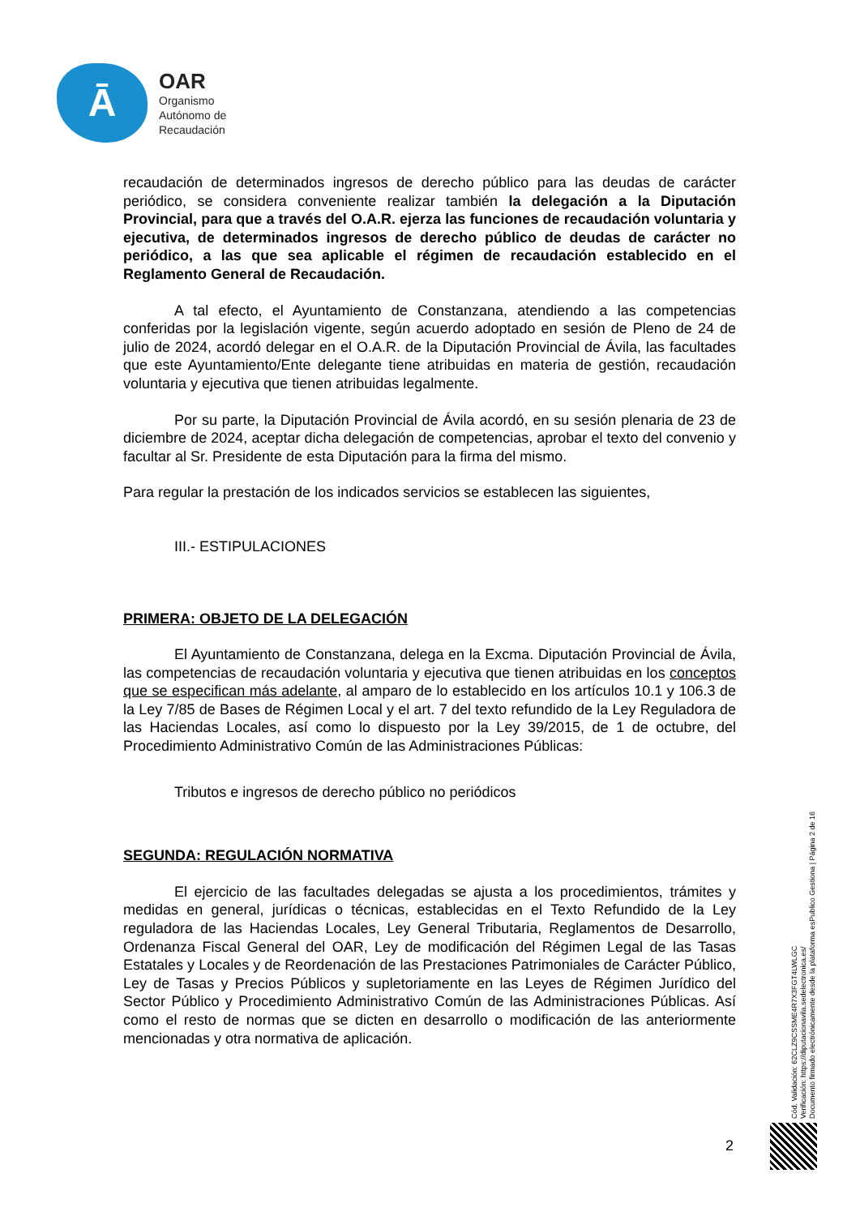Ā
OAR
Organismo
Autónomo de
Recaudación
recaudación de determinados ingresos de derecho público para las deudas de carácter periódico, se considera conveniente realizar también la delegación a la Diputación Provincial, para que a través del O.A.R. ejerza las funciones de recaudación voluntaria y ejecutiva, de determinados ingresos de derecho público de deudas de carácter no periódico, a las que sea aplicable el régimen de recaudación establecido en el Reglamento General de Recaudación.
A tal efecto, el Ayuntamiento de Constanzana, atendiendo a las competencias conferidas por la legislación vigente, según acuerdo adoptado en sesión de Pleno de 24 de julio de 2024, acordó delegar en el O.A.R. de la Diputación Provincial de Ávila, las facultades que este Ayuntamiento/Ente delegante tiene atribuidas en materia de gestión, recaudación voluntaria y ejecutiva que tienen atribuidas legalmente.
Por su parte, la Diputación Provincial de Ávila acordó, en su sesión plenaria de 23 de diciembre de 2024, aceptar dicha delegación de competencias, aprobar el texto del convenio y facultar al Sr. Presidente de esta Diputación para la firma del mismo.
Para regular la prestación de los indicados servicios se establecen las siguientes,
III.- ESTIPULACIONES
PRIMERA: OBJETO DE LA DELEGACIÓN
El Ayuntamiento de Constanzana, delega en la Excma. Diputación Provincial de Ávila, las competencias de recaudación voluntaria y ejecutiva que tienen atribuidas en los conceptos que se especifican más adelante, al amparo de lo establecido en los artículos 10.1 y 106.3 de la Ley 7/85 de Bases de Régimen Local y el art. 7 del texto refundido de la Ley Reguladora de las Haciendas Locales, así como lo dispuesto por la Ley 39/2015, de 1 de octubre, del Procedimiento Administrativo Común de las Administraciones Públicas:
Tributos e ingresos de derecho público no periódicos
SEGUNDA: REGULACIÓN NORMATIVA
El ejercicio de las facultades delegadas se ajusta a los procedimientos, trámites y medidas en general, jurídicas o técnicas, establecidas en el Texto Refundido de la Ley reguladora de las Haciendas Locales, Ley General Tributaria, Reglamentos de Desarrollo, Ordenanza Fiscal General del OAR, Ley de modificación del Régimen Legal de las Tasas Estatales y Locales y de Reordenación de las Prestaciones Patrimoniales de Carácter Público, Ley de Tasas y Precios Públicos y supletoriamente en las Leyes de Régimen Jurídico del Sector Público y Procedimiento Administrativo Común de las Administraciones Públicas. Así como el resto de normas que se dicten en desarrollo o modificación de las anteriormente mencionadas y otra normativa de aplicación.
Cód. Validación: 62CLZ9CSSME4R7X3FGT4LWLGC
Verificación: https://diputacionavila.sedelectronica.es/
Documento firmado electrónicamente desde la plataforma esPublico Gestiona | Página 2 de 16
2